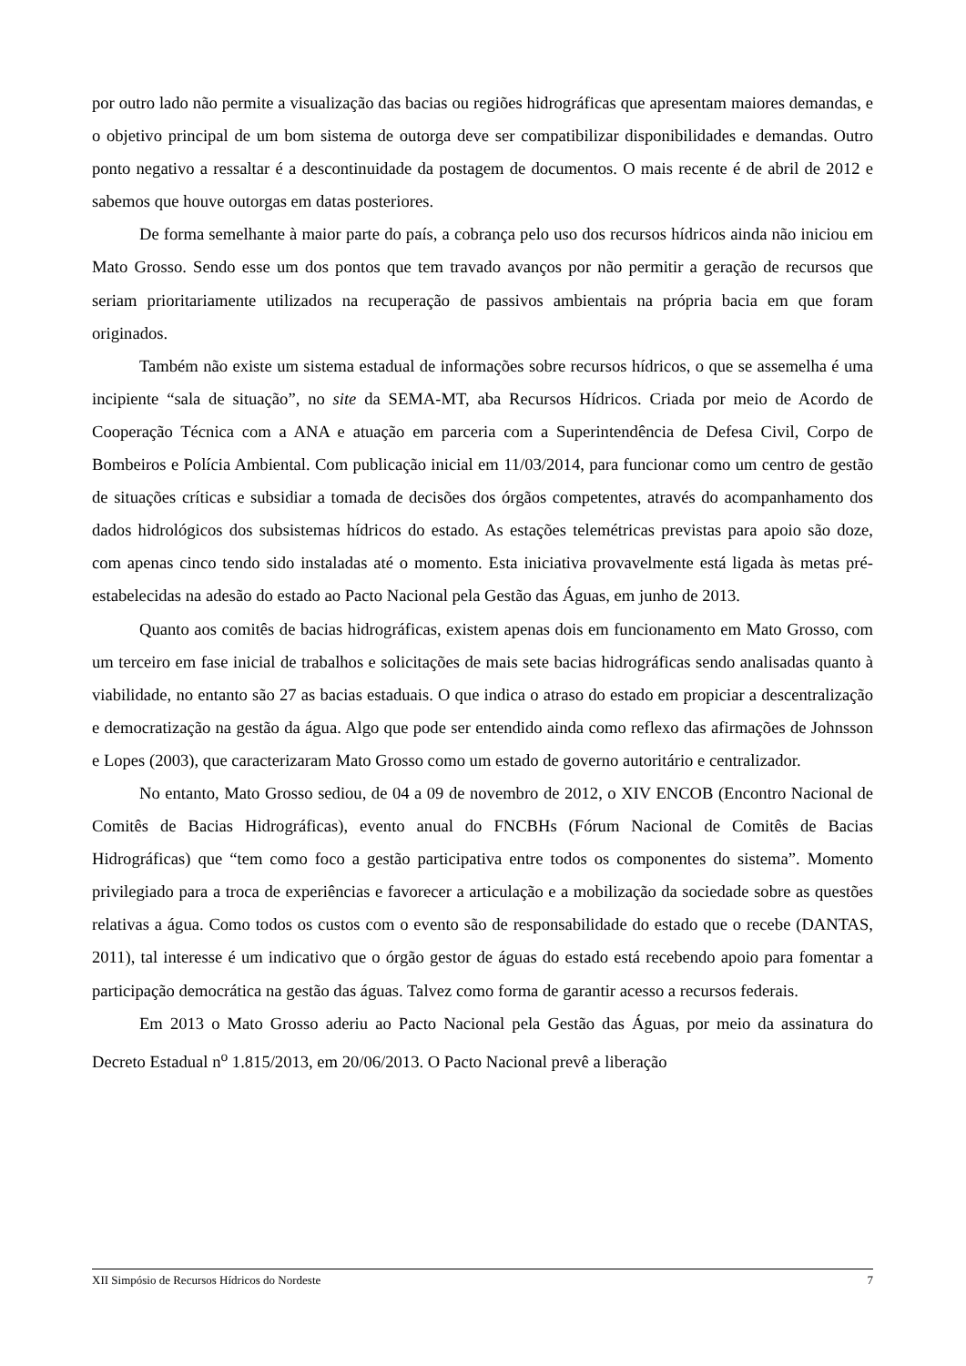por outro lado não permite a visualização das bacias ou regiões hidrográficas que apresentam maiores demandas, e o objetivo principal de um bom sistema de outorga deve ser compatibilizar disponibilidades e demandas. Outro ponto negativo a ressaltar é a descontinuidade da postagem de documentos. O mais recente é de abril de 2012 e sabemos que houve outorgas em datas posteriores.
De forma semelhante à maior parte do país, a cobrança pelo uso dos recursos hídricos ainda não iniciou em Mato Grosso. Sendo esse um dos pontos que tem travado avanços por não permitir a geração de recursos que seriam prioritariamente utilizados na recuperação de passivos ambientais na própria bacia em que foram originados.
Também não existe um sistema estadual de informações sobre recursos hídricos, o que se assemelha é uma incipiente “sala de situação”, no site da SEMA-MT, aba Recursos Hídricos. Criada por meio de Acordo de Cooperação Técnica com a ANA e atuação em parceria com a Superintendência de Defesa Civil, Corpo de Bombeiros e Polícia Ambiental. Com publicação inicial em 11/03/2014, para funcionar como um centro de gestão de situações críticas e subsidiar a tomada de decisões dos órgãos competentes, através do acompanhamento dos dados hidrológicos dos subsistemas hídricos do estado. As estações telemétricas previstas para apoio são doze, com apenas cinco tendo sido instaladas até o momento. Esta iniciativa provavelmente está ligada às metas pré-estabelecidas na adesão do estado ao Pacto Nacional pela Gestão das Águas, em junho de 2013.
Quanto aos comitês de bacias hidrográficas, existem apenas dois em funcionamento em Mato Grosso, com um terceiro em fase inicial de trabalhos e solicitações de mais sete bacias hidrográficas sendo analisadas quanto à viabilidade, no entanto são 27 as bacias estaduais. O que indica o atraso do estado em propiciar a descentralização e democratização na gestão da água. Algo que pode ser entendido ainda como reflexo das afirmações de Johnsson e Lopes (2003), que caracterizaram Mato Grosso como um estado de governo autoritário e centralizador.
No entanto, Mato Grosso sediou, de 04 a 09 de novembro de 2012, o XIV ENCOB (Encontro Nacional de Comitês de Bacias Hidrográficas), evento anual do FNCBHs (Fórum Nacional de Comitês de Bacias Hidrográficas) que “tem como foco a gestão participativa entre todos os componentes do sistema”. Momento privilegiado para a troca de experiências e favorecer a articulação e a mobilização da sociedade sobre as questões relativas a água. Como todos os custos com o evento são de responsabilidade do estado que o recebe (DANTAS, 2011), tal interesse é um indicativo que o órgão gestor de águas do estado está recebendo apoio para fomentar a participação democrática na gestão das águas. Talvez como forma de garantir acesso a recursos federais.
Em 2013 o Mato Grosso aderiu ao Pacto Nacional pela Gestão das Águas, por meio da assinatura do Decreto Estadual n<sup>o</sup> 1.815/2013, em 20/06/2013. O Pacto Nacional prevê a liberação
XII Simpósio de Recursos Hídricos do Nordeste 7